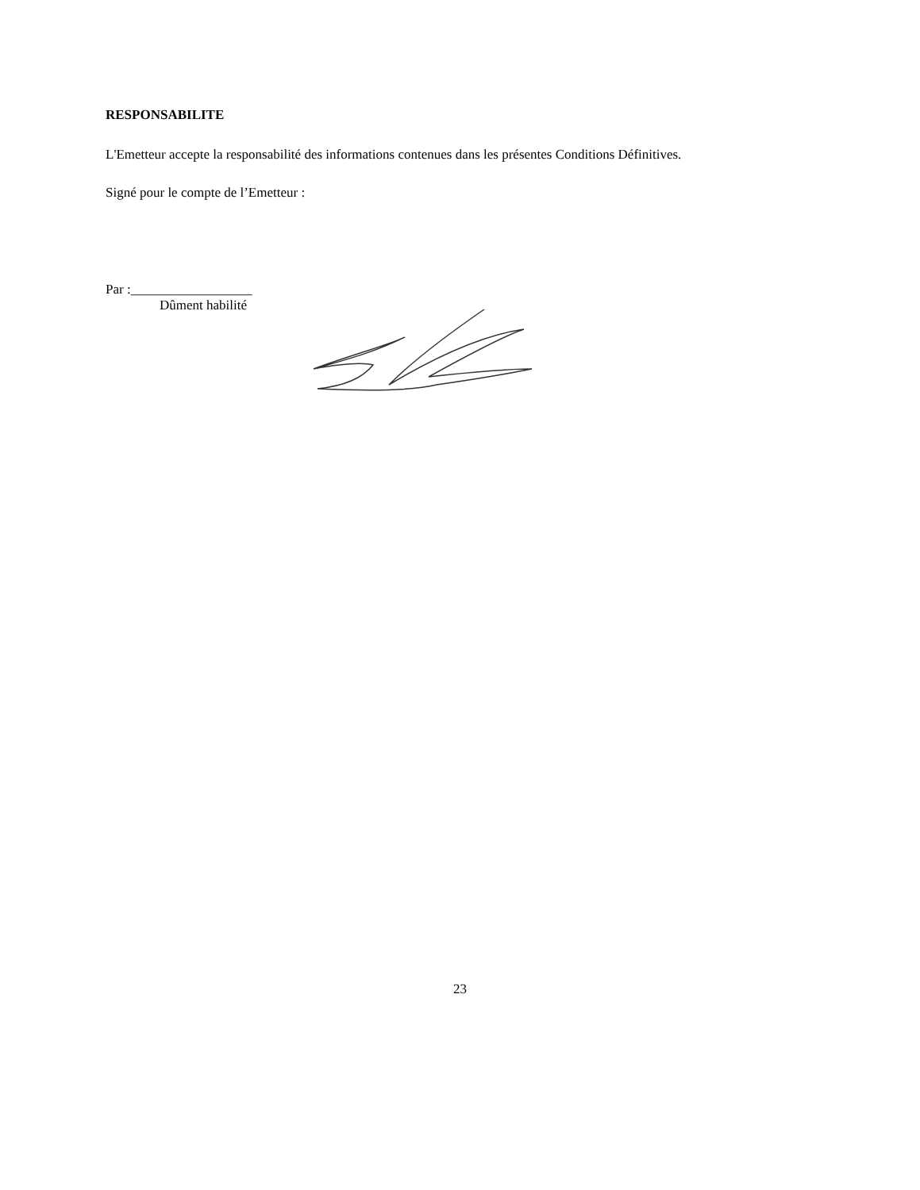RESPONSABILITE
L'Emetteur accepte la responsabilité des informations contenues dans les présentes Conditions Définitives.
Signé pour le compte de l’Emetteur :
Par :__________________
Dûment habilité
23